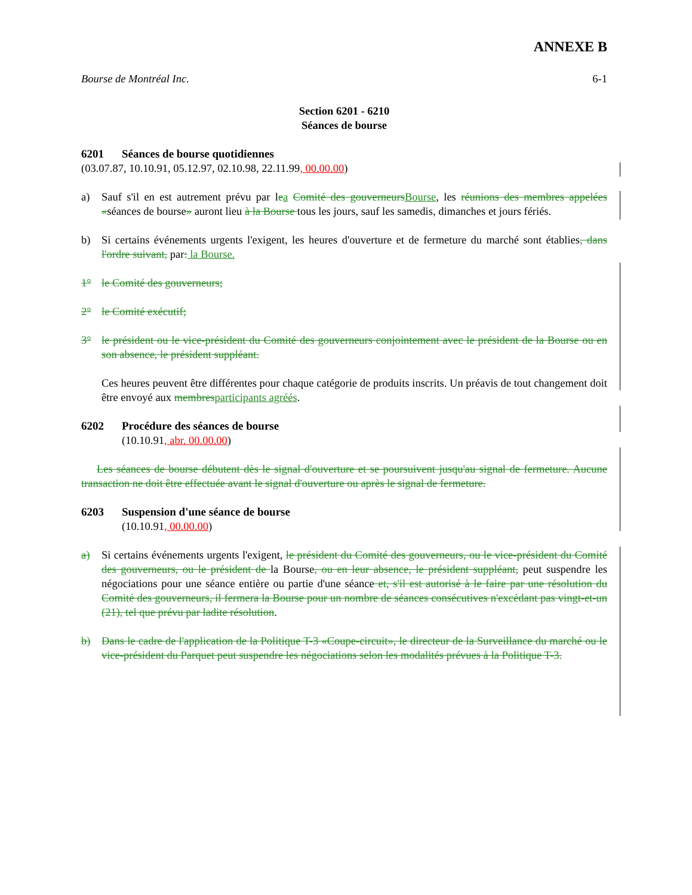ANNEXE B
Bourse de Montréal Inc. 6-1
Section 6201 - 6210
Séances de bourse
6201 Séances de bourse quotidiennes
(03.07.87, 10.10.91, 05.12.97, 02.10.98, 22.11.99, 00.00.00)
a) Sauf s'il en est autrement prévu par lea Comité des gouverneurs Bourse, les réunions des membres appelées «séances de bourse» auront lieu à la Bourse tous les jours, sauf les samedis, dimanches et jours fériés.
b) Si certains événements urgents l'exigent, les heures d'ouverture et de fermeture du marché sont établies, dans l'ordre suivant, par: la Bourse.
1° le Comité des gouverneurs;
2° le Comité exécutif;
3° le président ou le vice-président du Comité des gouverneurs conjointement avec le président de la Bourse ou en son absence, le président suppléant.
Ces heures peuvent être différentes pour chaque catégorie de produits inscrits. Un préavis de tout changement doit être envoyé aux membres participants agréés.
6202 Procédure des séances de bourse
(10.10.91, abr. 00.00.00)
Les séances de bourse débutent dès le signal d'ouverture et se poursuivent jusqu'au signal de fermeture. Aucune transaction ne doit être effectuée avant le signal d'ouverture ou après le signal de fermeture.
6203 Suspension d'une séance de bourse
(10.10.91, 00.00.00)
a) Si certains événements urgents l'exigent, le président du Comité des gouverneurs, ou le vice-président du Comité des gouverneurs, ou le président de la Bourse, ou en leur absence, le président suppléant, peut suspendre les négociations pour une séance entière ou partie d'une séance et, s'il est autorisé à le faire par une résolution du Comité des gouverneurs, il fermera la Bourse pour un nombre de séances consécutives n'excédant pas vingt-et-un (21), tel que prévu par ladite résolution.
b) Dans le cadre de l'application de la Politique T-3 «Coupe-circuit», le directeur de la Surveillance du marché ou le vice-président du Parquet peut suspendre les négociations selon les modalités prévues à la Politique T-3.